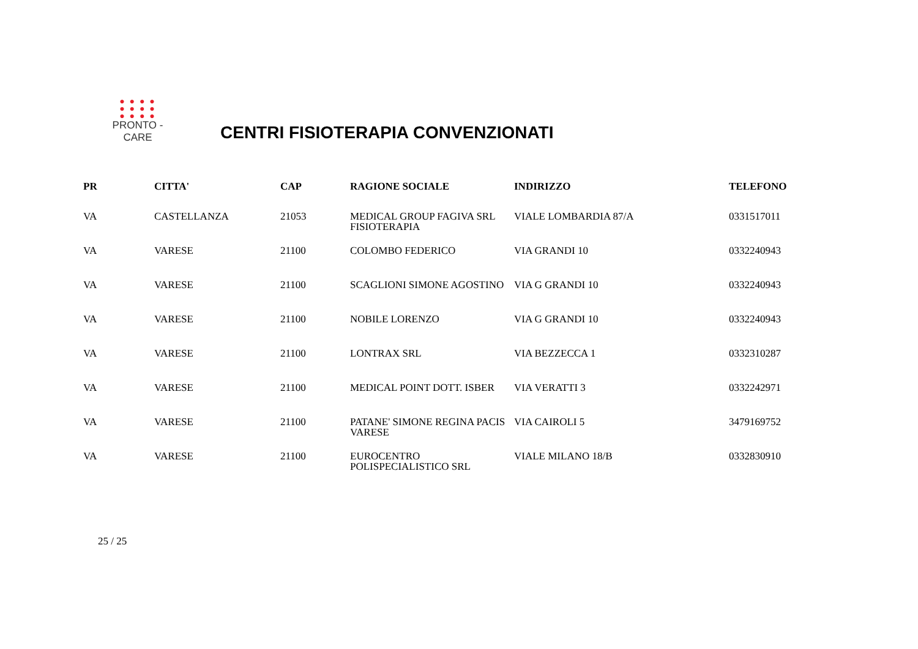● ● ● ●
● ● ● ●
● ● ● ●
PRONTO - CARE
CENTRI FISIOTERAPIA CONVENZIONATI
| PR | CITTA' | CAP | RAGIONE SOCIALE | INDIRIZZO | TELEFONO |
| --- | --- | --- | --- | --- | --- |
| VA | CASTELLANZA | 21053 | MEDICAL GROUP FAGIVA SRL FISIOTERAPIA | VIALE LOMBARDIA 87/A | 0331517011 |
| VA | VARESE | 21100 | COLOMBO FEDERICO | VIA GRANDI 10 | 0332240943 |
| VA | VARESE | 21100 | SCAGLIONI SIMONE AGOSTINO | VIA G GRANDI 10 | 0332240943 |
| VA | VARESE | 21100 | NOBILE LORENZO | VIA G GRANDI 10 | 0332240943 |
| VA | VARESE | 21100 | LONTRAX SRL | VIA BEZZECCA 1 | 0332310287 |
| VA | VARESE | 21100 | MEDICAL POINT DOTT. ISBER | VIA VERATTI 3 | 0332242971 |
| VA | VARESE | 21100 | PATANE' SIMONE REGINA PACIS VARESE | VIA CAIROLI 5 | 3479169752 |
| VA | VARESE | 21100 | EUROCENTRO POLISPECIALISTICO SRL | VIALE MILANO 18/B | 0332830910 |
25 / 25